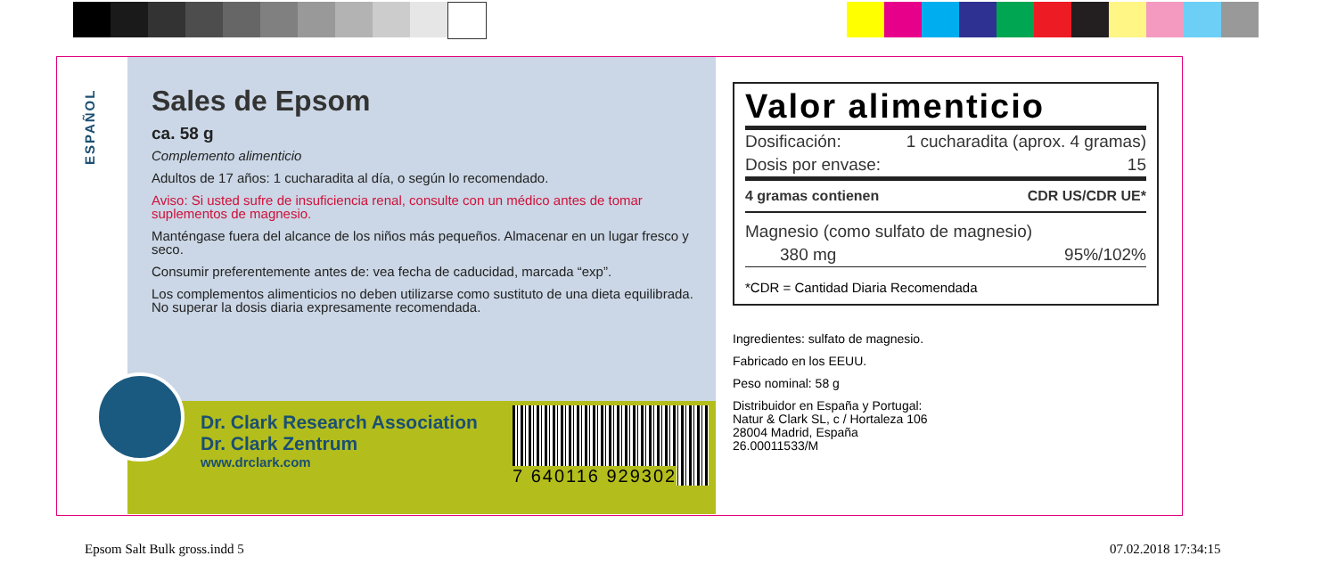ESPAÑOL
Sales de Epsom
ca. 58 g
Complemento alimenticio
Adultos de 17 años: 1 cucharadita al día, o según lo recomendado.
Aviso: Si usted sufre de insuficiencia renal, consulte con un médico antes de tomar suplementos de magnesio.
Manténgase fuera del alcance de los niños más pequeños. Almacenar en un lugar fresco y seco.
Consumir preferentemente antes de: vea fecha de caducidad, marcada “exp”.
Los complementos alimenticios no deben utilizarse como sustituto de una dieta equilibrada. No superar la dosis diaria expresamente recomendada.
Dr. Clark Research Association
Dr. Clark Zentrum
www.drclark.com
7 640116 929302
Valor alimenticio
| Dosificación: | 1 cucharadita (aprox. 4 gramas) |
| Dosis por envase: | 15 |
| 4 gramas contienen | CDR US/CDR UE* |
| Magnesio (como sulfato de magnesio) | |
| 380 mg | 95%/102% |
*CDR = Cantidad Diaria Recomendada
Ingredientes: sulfato de magnesio.
Fabricado en los EEUU.
Peso nominal: 58 g
Distribuidor en España y Portugal:
Natur & Clark SL, c / Hortaleza 106
28004 Madrid, España
26.00011533/M
Epsom Salt Bulk gross.indd 5 07.02.2018 17:34:15